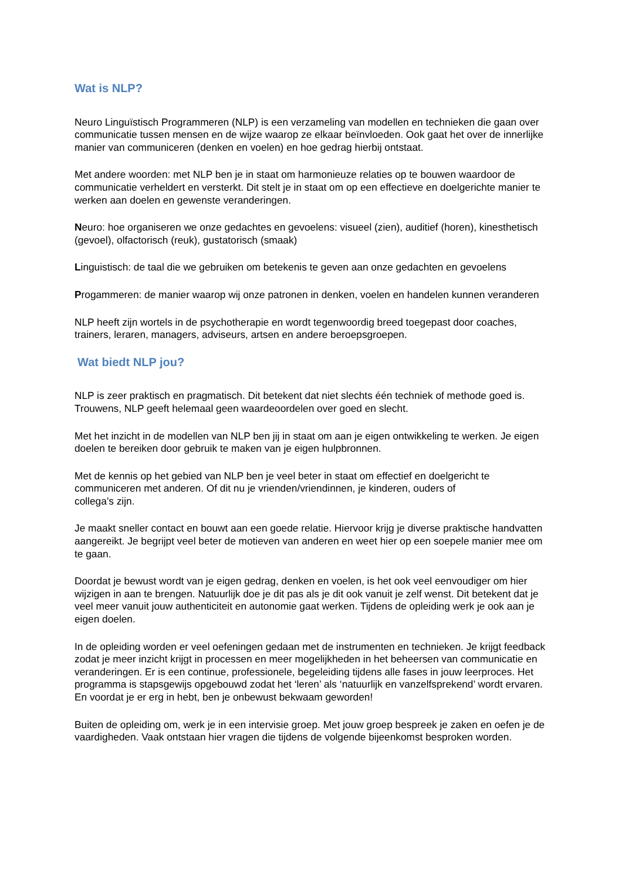Wat is NLP?
Neuro Linguïstisch Programmeren (NLP) is een verzameling van modellen en technieken die gaan over communicatie tussen mensen en de wijze waarop ze elkaar beïnvloeden. Ook gaat het over de innerlijke manier van communiceren (denken en voelen) en hoe gedrag hierbij ontstaat.
Met andere woorden: met NLP ben je in staat om harmonieuze relaties op te bouwen waardoor de communicatie verheldert en versterkt. Dit stelt je in staat om op een effectieve en doelgerichte manier te werken aan doelen en gewenste veranderingen.
Neuro: hoe organiseren we onze gedachtes en gevoelens: visueel (zien), auditief (horen), kinesthetisch (gevoel), olfactorisch (reuk), gustatorisch (smaak)
Linguistisch: de taal die we gebruiken om betekenis te geven aan onze gedachten en gevoelens
Progammeren: de manier waarop wij onze patronen in denken, voelen en handelen kunnen veranderen
NLP heeft zijn wortels in de psychotherapie en wordt tegenwoordig breed toegepast door coaches, trainers, leraren, managers, adviseurs, artsen en andere beroepsgroepen.
Wat biedt NLP jou?
NLP is zeer praktisch en pragmatisch. Dit betekent dat niet slechts één techniek of methode goed is. Trouwens, NLP geeft helemaal geen waardeoordelen over goed en slecht.
Met het inzicht in de modellen van NLP ben jij in staat om aan je eigen ontwikkeling te werken. Je eigen doelen te bereiken door gebruik te maken van je eigen hulpbronnen.
Met de kennis op het gebied van NLP ben je veel beter in staat om effectief en doelgericht te communiceren met anderen. Of dit nu je vrienden/vriendinnen, je kinderen, ouders of
collega’s zijn.
Je maakt sneller contact en bouwt aan een goede relatie. Hiervoor krijg je diverse praktische handvatten aangereikt. Je begrijpt veel beter de motieven van anderen en weet hier op een soepele manier mee om te gaan.
Doordat je bewust wordt van je eigen gedrag, denken en voelen, is het ook veel eenvoudiger om hier wijzigen in aan te brengen. Natuurlijk doe je dit pas als je dit ook vanuit je zelf wenst. Dit betekent dat je veel meer vanuit jouw authenticiteit en autonomie gaat werken. Tijdens de opleiding werk je ook aan je eigen doelen.
In de opleiding worden er veel oefeningen gedaan met de instrumenten en technieken. Je krijgt feedback zodat je meer inzicht krijgt in processen en meer mogelijkheden in het beheersen van communicatie en veranderingen. Er is een continue, professionele, begeleiding tijdens alle fases in jouw leerproces. Het programma is stapsgewijs opgebouwd zodat het ‘leren’ als ‘natuurlijk en vanzelfsprekend’ wordt ervaren. En voordat je er erg in hebt, ben je onbewust bekwaam geworden!
Buiten de opleiding om, werk je in een intervisie groep. Met jouw groep bespreek je zaken en oefen je de vaardigheden. Vaak ontstaan hier vragen die tijdens de volgende bijeenkomst besproken worden.